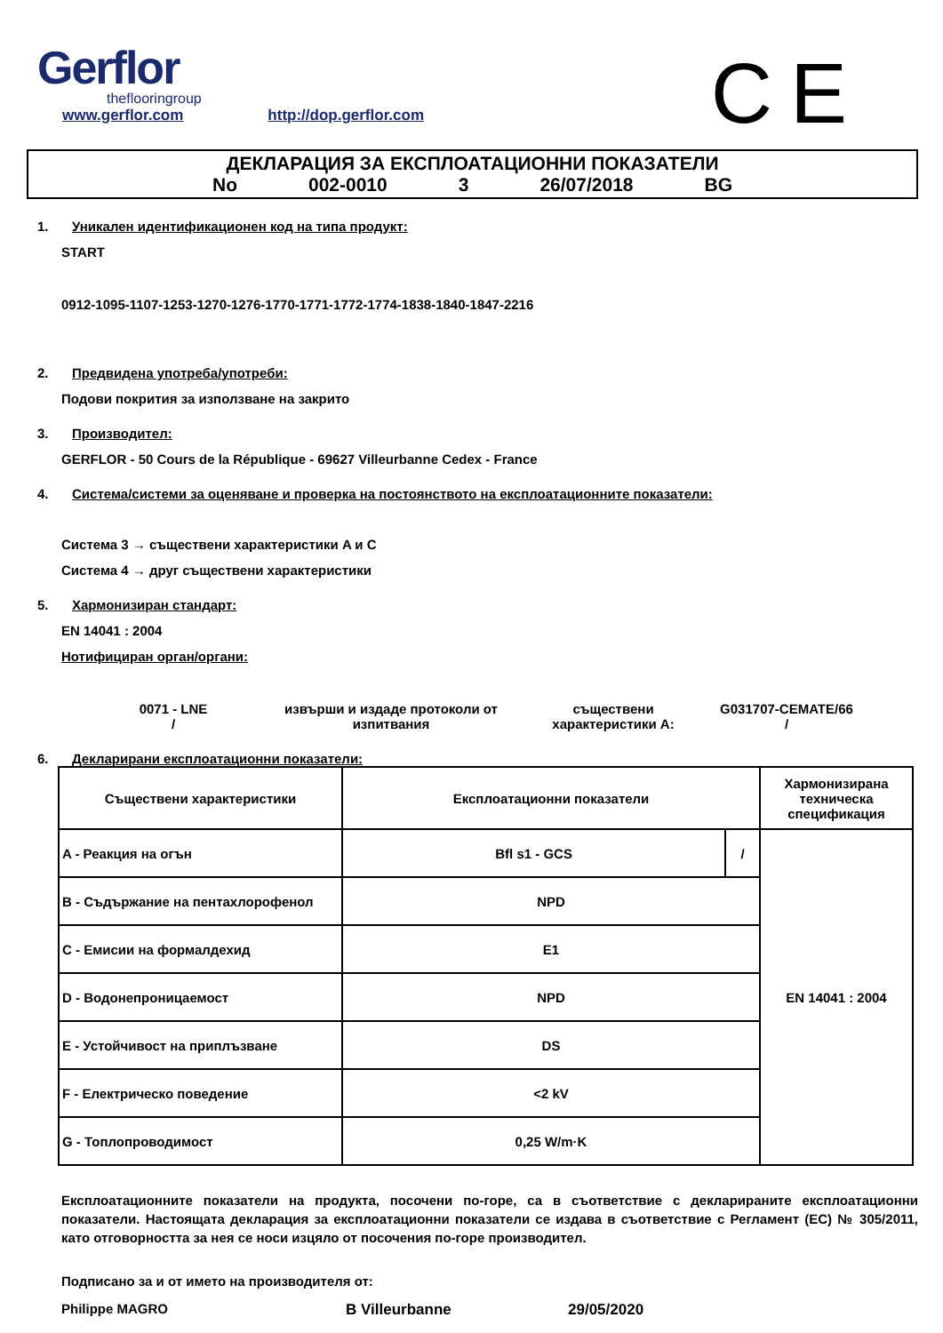Gerflor
theflooringroup
www.gerflor.com http://dop.gerflor.com
CE
ДЕКЛАРАЦИЯ ЗА ЕКСПЛОАТАЦИОННИ ПОКАЗАТЕЛИ
No 002-0010 3 26/07/2018 BG
1. Уникален идентификационен код на типа продукт:
START
0912-1095-1107-1253-1270-1276-1770-1771-1772-1774-1838-1840-1847-2216
2. Предвидена употреба/употреби:
Подови покрития за използване на закрито
3. Производител:
GERFLOR - 50 Cours de la République - 69627 Villeurbanne Cedex - France
4. Система/системи за оценяване и проверка на постоянството на експлоатационните показатели:
Система 3 → съществени характеристики A и C
Система 4 → друг съществени характеристики
5. Хармонизиран стандарт:
EN 14041 : 2004
Нотифициран орган/органи:
0071 - LNE
/
извърши и издаде протоколи от изпитвания
съществени характеристики A:
G031707-CEMATE/66
/
6. Декларирани експлоатационни показатели:
| Съществени характеристики | Експлоатационни показатели | | Хармонизирана техническа спецификация |
| --- | --- | --- | --- |
| A - Реакция на огън | Bfl s1 - GCS | / | EN 14041 : 2004 |
| B - Съдържание на пентахлорофенол | NPD | | |
| C - Емисии на формалдехид | E1 | | |
| D - Водонепроницаемост | NPD | | |
| E - Устойчивост на приплъзване | DS | | |
| F - Електрическо поведение | <2 kV | | |
| G - Топлопроводимост | 0,25 W/m·K | | |
Експлоатационните показатели на продукта, посочени по-горе, са в съответствие с декларираните експлоатационни показатели. Настоящата декларация за експлоатационни показатели се издава в съответствие с Регламент (ЕС) № 305/2011, като отговорността за нея се носи изцяло от посочения по-горе производител.
Подписано за и от името на производителя от:
Philippe MAGRO B Villeurbanne 29/05/2020